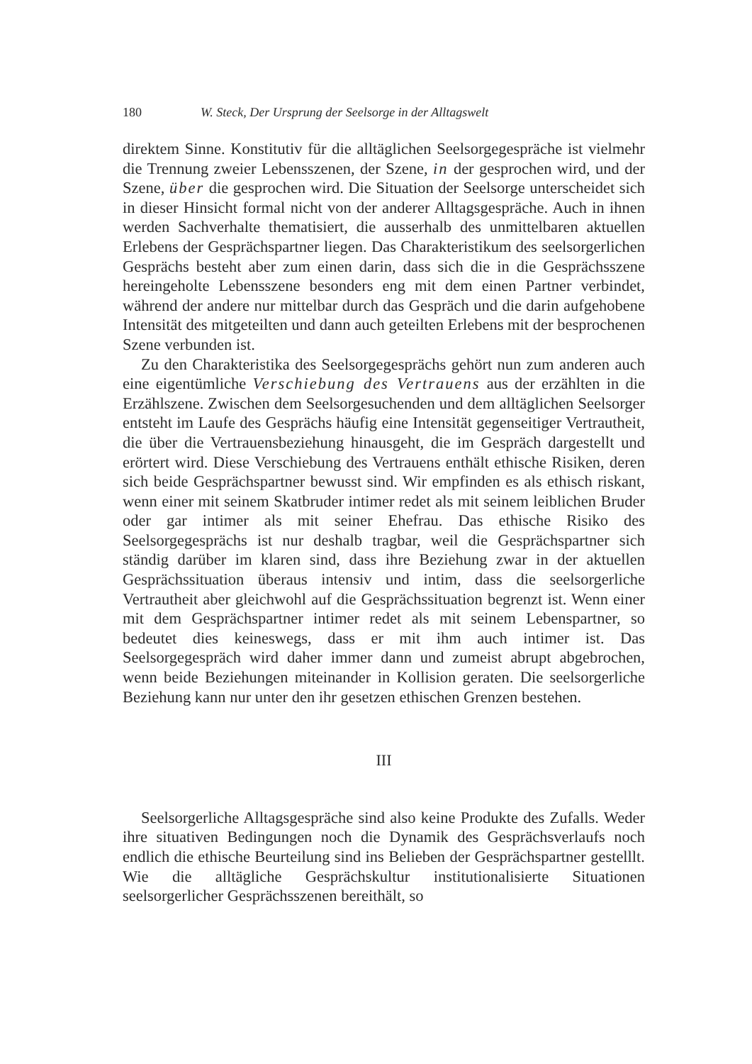180 W. Steck, Der Ursprung der Seelsorge in der Alltagswelt
direktem Sinne. Konstitutiv für die alltäglichen Seelsorgegespräche ist vielmehr die Trennung zweier Lebensszenen, der Szene, in der gesprochen wird, und der Szene, über die gesprochen wird. Die Situation der Seelsorge unterscheidet sich in dieser Hinsicht formal nicht von der anderer Alltagsgespräche. Auch in ihnen werden Sachverhalte thematisiert, die ausserhalb des unmittelbaren aktuellen Erlebens der Gesprächspartner liegen. Das Charakteristikum des seelsorgerlichen Gesprächs besteht aber zum einen darin, dass sich die in die Gesprächsszene hereingeholte Lebensszene besonders eng mit dem einen Partner verbindet, während der andere nur mittelbar durch das Gespräch und die darin aufgehobene Intensität des mitgeteilten und dann auch geteilten Erlebens mit der besprochenen Szene verbunden ist.
Zu den Charakteristika des Seelsorgegesprächs gehört nun zum anderen auch eine eigentümliche Verschiebung des Vertrauens aus der erzählten in die Erzählszene. Zwischen dem Seelsorgesuchenden und dem alltäglichen Seelsorger entsteht im Laufe des Gesprächs häufig eine Intensität gegenseitiger Vertrautheit, die über die Vertrauensbeziehung hinausgeht, die im Gespräch dargestellt und erörtert wird. Diese Verschiebung des Vertrauens enthält ethische Risiken, deren sich beide Gesprächspartner bewusst sind. Wir empfinden es als ethisch riskant, wenn einer mit seinem Skatbruder intimer redet als mit seinem leiblichen Bruder oder gar intimer als mit seiner Ehefrau. Das ethische Risiko des Seelsorgegesprächs ist nur deshalb tragbar, weil die Gesprächspartner sich ständig darüber im klaren sind, dass ihre Beziehung zwar in der aktuellen Gesprächssituation überaus intensiv und intim, dass die seelsorgerliche Vertrautheit aber gleichwohl auf die Gesprächssituation begrenzt ist. Wenn einer mit dem Gesprächspartner intimer redet als mit seinem Lebenspartner, so bedeutet dies keineswegs, dass er mit ihm auch intimer ist. Das Seelsorgegespräch wird daher immer dann und zumeist abrupt abgebrochen, wenn beide Beziehungen miteinander in Kollision geraten. Die seelsorgerliche Beziehung kann nur unter den ihr gesetzen ethischen Grenzen bestehen.
III
Seelsorgerliche Alltagsgespräche sind also keine Produkte des Zufalls. Weder ihre situativen Bedingungen noch die Dynamik des Gesprächsverlaufs noch endlich die ethische Beurteilung sind ins Belieben der Gesprächspartner gestelllt. Wie die alltägliche Gesprächskultur institutionalisierte Situationen seelsorgerlicher Gesprächsszenen bereithält, so